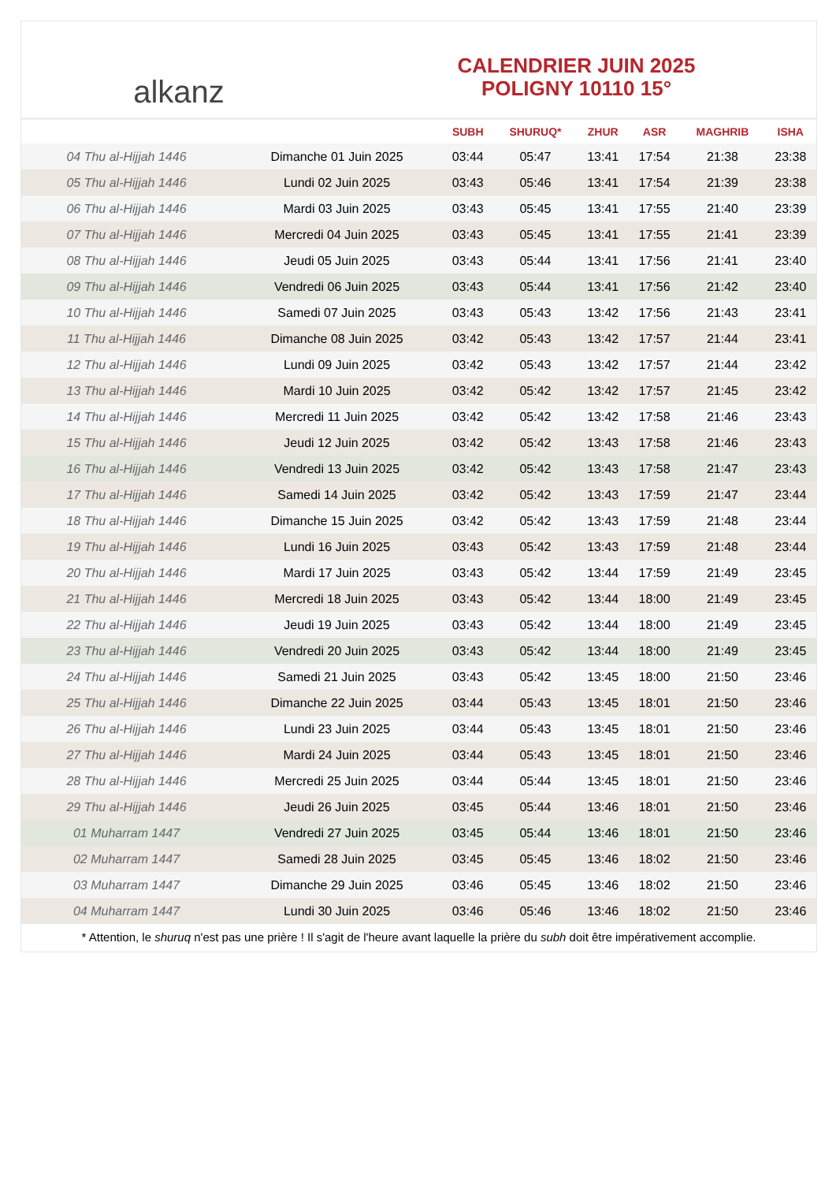alkanz
CALENDRIER JUIN 2025
POLIGNY 10110 15°
| | | SUBH | SHURUQ* | ZHUR | ASR | MAGHRIB | ISHA |
| --- | --- | --- | --- | --- | --- | --- | --- |
| 04 Thu al-Hijjah 1446 | Dimanche 01 Juin 2025 | 03:44 | 05:47 | 13:41 | 17:54 | 21:38 | 23:38 |
| 05 Thu al-Hijjah 1446 | Lundi 02 Juin 2025 | 03:43 | 05:46 | 13:41 | 17:54 | 21:39 | 23:38 |
| 06 Thu al-Hijjah 1446 | Mardi 03 Juin 2025 | 03:43 | 05:45 | 13:41 | 17:55 | 21:40 | 23:39 |
| 07 Thu al-Hijjah 1446 | Mercredi 04 Juin 2025 | 03:43 | 05:45 | 13:41 | 17:55 | 21:41 | 23:39 |
| 08 Thu al-Hijjah 1446 | Jeudi 05 Juin 2025 | 03:43 | 05:44 | 13:41 | 17:56 | 21:41 | 23:40 |
| 09 Thu al-Hijjah 1446 | Vendredi 06 Juin 2025 | 03:43 | 05:44 | 13:41 | 17:56 | 21:42 | 23:40 |
| 10 Thu al-Hijjah 1446 | Samedi 07 Juin 2025 | 03:43 | 05:43 | 13:42 | 17:56 | 21:43 | 23:41 |
| 11 Thu al-Hijjah 1446 | Dimanche 08 Juin 2025 | 03:42 | 05:43 | 13:42 | 17:57 | 21:44 | 23:41 |
| 12 Thu al-Hijjah 1446 | Lundi 09 Juin 2025 | 03:42 | 05:43 | 13:42 | 17:57 | 21:44 | 23:42 |
| 13 Thu al-Hijjah 1446 | Mardi 10 Juin 2025 | 03:42 | 05:42 | 13:42 | 17:57 | 21:45 | 23:42 |
| 14 Thu al-Hijjah 1446 | Mercredi 11 Juin 2025 | 03:42 | 05:42 | 13:42 | 17:58 | 21:46 | 23:43 |
| 15 Thu al-Hijjah 1446 | Jeudi 12 Juin 2025 | 03:42 | 05:42 | 13:43 | 17:58 | 21:46 | 23:43 |
| 16 Thu al-Hijjah 1446 | Vendredi 13 Juin 2025 | 03:42 | 05:42 | 13:43 | 17:58 | 21:47 | 23:43 |
| 17 Thu al-Hijjah 1446 | Samedi 14 Juin 2025 | 03:42 | 05:42 | 13:43 | 17:59 | 21:47 | 23:44 |
| 18 Thu al-Hijjah 1446 | Dimanche 15 Juin 2025 | 03:42 | 05:42 | 13:43 | 17:59 | 21:48 | 23:44 |
| 19 Thu al-Hijjah 1446 | Lundi 16 Juin 2025 | 03:43 | 05:42 | 13:43 | 17:59 | 21:48 | 23:44 |
| 20 Thu al-Hijjah 1446 | Mardi 17 Juin 2025 | 03:43 | 05:42 | 13:44 | 17:59 | 21:49 | 23:45 |
| 21 Thu al-Hijjah 1446 | Mercredi 18 Juin 2025 | 03:43 | 05:42 | 13:44 | 18:00 | 21:49 | 23:45 |
| 22 Thu al-Hijjah 1446 | Jeudi 19 Juin 2025 | 03:43 | 05:42 | 13:44 | 18:00 | 21:49 | 23:45 |
| 23 Thu al-Hijjah 1446 | Vendredi 20 Juin 2025 | 03:43 | 05:42 | 13:44 | 18:00 | 21:49 | 23:45 |
| 24 Thu al-Hijjah 1446 | Samedi 21 Juin 2025 | 03:43 | 05:42 | 13:45 | 18:00 | 21:50 | 23:46 |
| 25 Thu al-Hijjah 1446 | Dimanche 22 Juin 2025 | 03:44 | 05:43 | 13:45 | 18:01 | 21:50 | 23:46 |
| 26 Thu al-Hijjah 1446 | Lundi 23 Juin 2025 | 03:44 | 05:43 | 13:45 | 18:01 | 21:50 | 23:46 |
| 27 Thu al-Hijjah 1446 | Mardi 24 Juin 2025 | 03:44 | 05:43 | 13:45 | 18:01 | 21:50 | 23:46 |
| 28 Thu al-Hijjah 1446 | Mercredi 25 Juin 2025 | 03:44 | 05:44 | 13:45 | 18:01 | 21:50 | 23:46 |
| 29 Thu al-Hijjah 1446 | Jeudi 26 Juin 2025 | 03:45 | 05:44 | 13:46 | 18:01 | 21:50 | 23:46 |
| 01 Muharram 1447 | Vendredi 27 Juin 2025 | 03:45 | 05:44 | 13:46 | 18:01 | 21:50 | 23:46 |
| 02 Muharram 1447 | Samedi 28 Juin 2025 | 03:45 | 05:45 | 13:46 | 18:02 | 21:50 | 23:46 |
| 03 Muharram 1447 | Dimanche 29 Juin 2025 | 03:46 | 05:45 | 13:46 | 18:02 | 21:50 | 23:46 |
| 04 Muharram 1447 | Lundi 30 Juin 2025 | 03:46 | 05:46 | 13:46 | 18:02 | 21:50 | 23:46 |
* Attention, le shuruq n'est pas une prière ! Il s'agit de l'heure avant laquelle la prière du subh doit être impérativement accomplie.